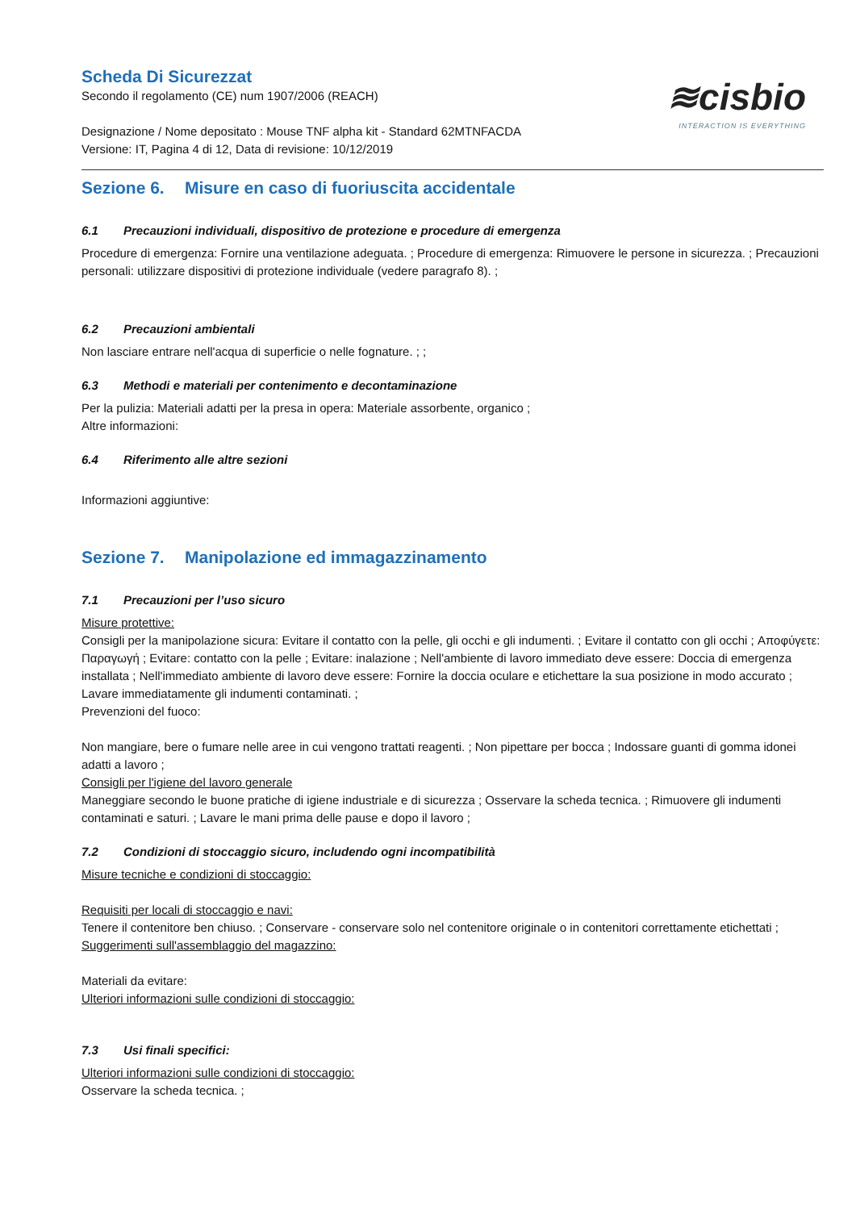≋cisbio
INTERACTION IS EVERYTHING
Scheda Di Sicurezzat
Secondo il regolamento (CE) num 1907/2006 (REACH)
Designazione / Nome depositato : Mouse TNF alpha kit - Standard 62MTNFACDA
Versione: IT, Pagina 4 di 12, Data di revisione: 10/12/2019
Sezione 6. Misure en caso di fuoriuscita accidentale
6.1 Precauzioni individuali, dispositivo de protezione e procedure di emergenza
Procedure di emergenza: Fornire una ventilazione adeguata. ; Procedure di emergenza: Rimuovere le persone in sicurezza. ; Precauzioni personali: utilizzare dispositivi di protezione individuale (vedere paragrafo 8). ;
6.2 Precauzioni ambientali
Non lasciare entrare nell'acqua di superficie o nelle fognature. ; ;
6.3 Methodi e materiali per contenimento e decontaminazione
Per la pulizia: Materiali adatti per la presa in opera: Materiale assorbente, organico ;
Altre informazioni:
6.4 Riferimento alle altre sezioni
Informazioni aggiuntive:
Sezione 7. Manipolazione ed immagazzinamento
7.1 Precauzioni per l’uso sicuro
Misure protettive:
Consigli per la manipolazione sicura: Evitare il contatto con la pelle, gli occhi e gli indumenti. ; Evitare il contatto con gli occhi ; Αποφύγετε: Παραγωγή ; Evitare: contatto con la pelle ; Evitare: inalazione ; Nell'ambiente di lavoro immediato deve essere: Doccia di emergenza installata ; Nell'immediato ambiente di lavoro deve essere: Fornire la doccia oculare e etichettare la sua posizione in modo accurato ; Lavare immediatamente gli indumenti contaminati. ;
Prevenzioni del fuoco:
Non mangiare, bere o fumare nelle aree in cui vengono trattati reagenti. ; Non pipettare per bocca ; Indossare guanti di gomma idonei adatti a lavoro ;
Consigli per l'igiene del lavoro generale
Maneggiare secondo le buone pratiche di igiene industriale e di sicurezza ; Osservare la scheda tecnica. ; Rimuovere gli indumenti contaminati e saturi. ; Lavare le mani prima delle pause e dopo il lavoro ;
7.2 Condizioni di stoccaggio sicuro, includendo ogni incompatibilità
Misure tecniche e condizioni di stoccaggio:
Requisiti per locali di stoccaggio e navi:
Tenere il contenitore ben chiuso. ; Conservare - conservare solo nel contenitore originale o in contenitori correttamente etichettati ;
Suggerimenti sull'assemblaggio del magazzino:
Materiali da evitare:
Ulteriori informazioni sulle condizioni di stoccaggio:
7.3 Usi finali specifici:
Ulteriori informazioni sulle condizioni di stoccaggio:
Osservare la scheda tecnica. ;